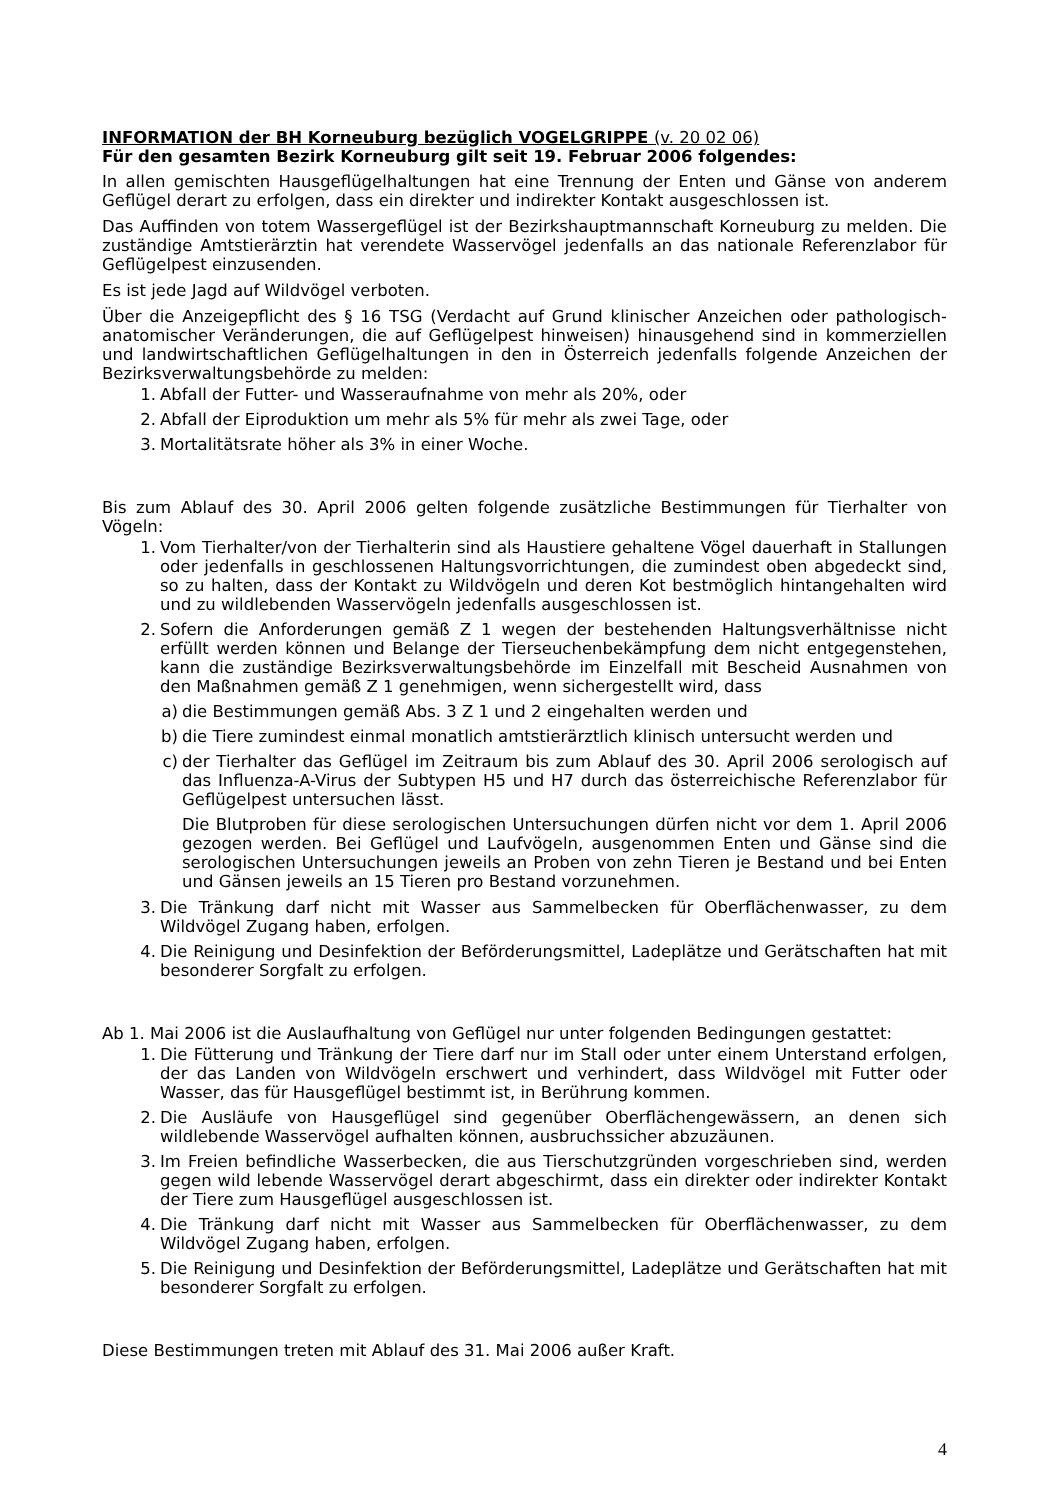INFORMATION der BH Korneuburg bezüglich VOGELGRIPPE (v. 20 02 06)
Für den gesamten Bezirk Korneuburg gilt seit 19. Februar 2006 folgendes:
In allen gemischten Hausgeflügelhaltungen hat eine Trennung der Enten und Gänse von anderem Geflügel derart zu erfolgen, dass ein direkter und indirekter Kontakt ausgeschlossen ist.
Das Auffinden von totem Wassergeflügel ist der Bezirkshauptmannschaft Korneuburg zu melden. Die zuständige Amtstierärztin hat verendete Wasservögel jedenfalls an das nationale Referenzlabor für Geflügelpest einzusenden.
Es ist jede Jagd auf Wildvögel verboten.
Über die Anzeigepflicht des § 16 TSG (Verdacht auf Grund klinischer Anzeichen oder pathologisch-anatomischer Veränderungen, die auf Geflügelpest hinweisen) hinausgehend sind in kommerziellen und landwirtschaftlichen Geflügelhaltungen in den in Österreich jedenfalls folgende Anzeichen der Bezirksverwaltungsbehörde zu melden:
1. Abfall der Futter- und Wasseraufnahme von mehr als 20%, oder
2. Abfall der Eiproduktion um mehr als 5% für mehr als zwei Tage, oder
3. Mortalitätsrate höher als 3% in einer Woche.
Bis zum Ablauf des 30. April 2006 gelten folgende zusätzliche Bestimmungen für Tierhalter von Vögeln:
1. Vom Tierhalter/von der Tierhalterin sind als Haustiere gehaltene Vögel dauerhaft in Stallungen oder jedenfalls in geschlossenen Haltungsvorrichtungen, die zumindest oben abgedeckt sind, so zu halten, dass der Kontakt zu Wildvögeln und deren Kot bestmöglich hintangehalten wird und zu wildlebenden Wasservögeln jedenfalls ausgeschlossen ist.
2. Sofern die Anforderungen gemäß Z 1 wegen der bestehenden Haltungsverhältnisse nicht erfüllt werden können und Belange der Tierseuchenbekämpfung dem nicht entgegenstehen, kann die zuständige Bezirksverwaltungsbehörde im Einzelfall mit Bescheid Ausnahmen von den Maßnahmen gemäß Z 1 genehmigen, wenn sichergestellt wird, dass
a) die Bestimmungen gemäß Abs. 3 Z 1 und 2 eingehalten werden und
b) die Tiere zumindest einmal monatlich amtstierärztlich klinisch untersucht werden und
c) der Tierhalter das Geflügel im Zeitraum bis zum Ablauf des 30. April 2006 serologisch auf das Influenza-A-Virus der Subtypen H5 und H7 durch das österreichische Referenzlabor für Geflügelpest untersuchen lässt.
Die Blutproben für diese serologischen Untersuchungen dürfen nicht vor dem 1. April 2006 gezogen werden. Bei Geflügel und Laufvögeln, ausgenommen Enten und Gänse sind die serologischen Untersuchungen jeweils an Proben von zehn Tieren je Bestand und bei Enten und Gänsen jeweils an 15 Tieren pro Bestand vorzunehmen.
3. Die Tränkung darf nicht mit Wasser aus Sammelbecken für Oberflächenwasser, zu dem Wildvögel Zugang haben, erfolgen.
4. Die Reinigung und Desinfektion der Beförderungsmittel, Ladeplätze und Gerätschaften hat mit besonderer Sorgfalt zu erfolgen.
Ab 1. Mai 2006 ist die Auslaufhaltung von Geflügel nur unter folgenden Bedingungen gestattet:
1. Die Fütterung und Tränkung der Tiere darf nur im Stall oder unter einem Unterstand erfolgen, der das Landen von Wildvögeln erschwert und verhindert, dass Wildvögel mit Futter oder Wasser, das für Hausgeflügel bestimmt ist, in Berührung kommen.
2. Die Ausläufe von Hausgeflügel sind gegenüber Oberflächengewässern, an denen sich wildlebende Wasservögel aufhalten können, ausbruchssicher abzuzäunen.
3. Im Freien befindliche Wasserbecken, die aus Tierschutzgründen vorgeschrieben sind, werden gegen wild lebende Wasservögel derart abgeschirmt, dass ein direkter oder indirekter Kontakt der Tiere zum Hausgeflügel ausgeschlossen ist.
4. Die Tränkung darf nicht mit Wasser aus Sammelbecken für Oberflächenwasser, zu dem Wildvögel Zugang haben, erfolgen.
5. Die Reinigung und Desinfektion der Beförderungsmittel, Ladeplätze und Gerätschaften hat mit besonderer Sorgfalt zu erfolgen.
Diese Bestimmungen treten mit Ablauf des 31. Mai 2006 außer Kraft.
4